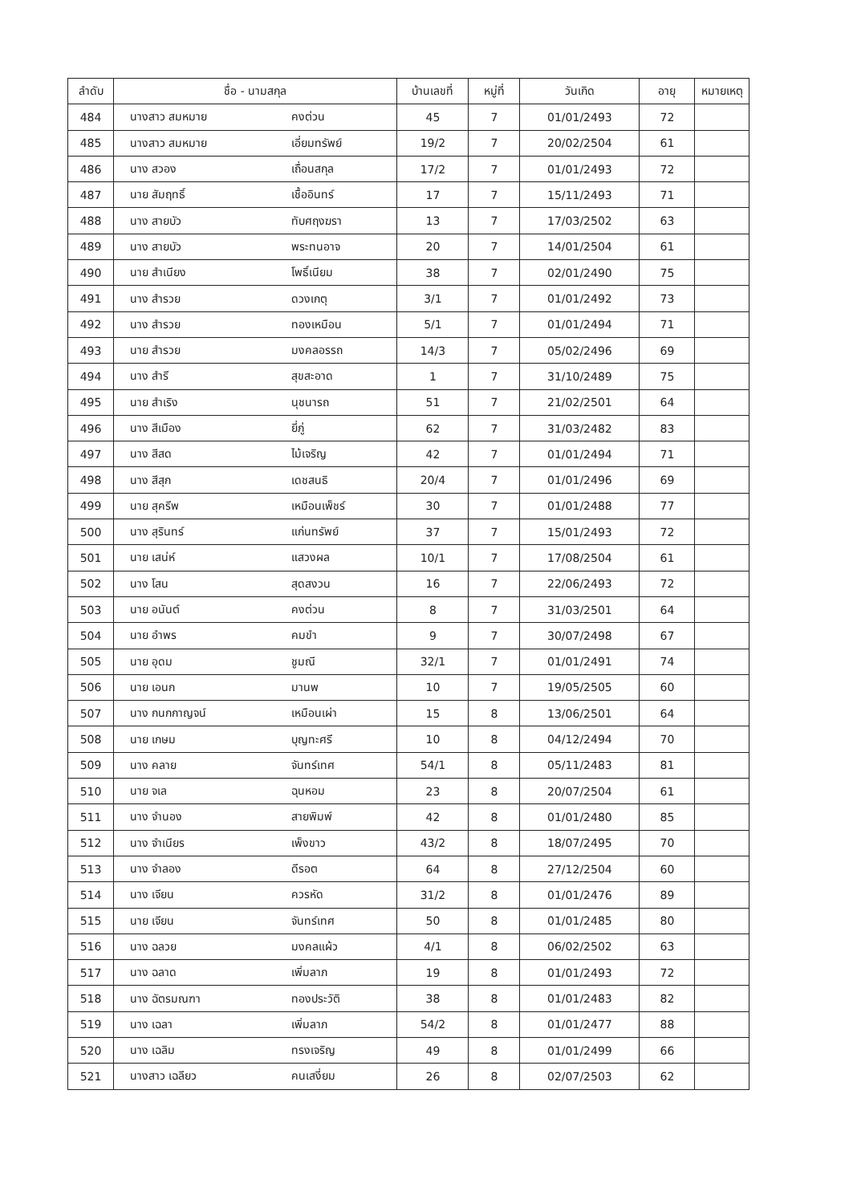| ลำดับ | ชื่อ - นามสกุล | | บ้านเลขที่ | หมู่ที่ | วันเกิด | อายุ | หมายเหตุ |
| --- | --- | --- | --- | --- | --- | --- | --- |
| 484 | นางสาว สมหมาย | คงต่วน | 45 | 7 | 01/01/2493 | 72 | |
| 485 | นางสาว สมหมาย | เอี่ยมทรัพย์ | 19/2 | 7 | 20/02/2504 | 61 | |
| 486 | นาง สวอง | เถื่อนสกุล | 17/2 | 7 | 01/01/2493 | 72 | |
| 487 | นาย สัมฤทธิ์ | เชื้ออินทร์ | 17 | 7 | 15/11/2493 | 71 | |
| 488 | นาง สายบัว | ทับศฤงฆรา | 13 | 7 | 17/03/2502 | 63 | |
| 489 | นาง สายบัว | พระทนอาจ | 20 | 7 | 14/01/2504 | 61 | |
| 490 | นาย สำเนียง | โพธิ์เนียม | 38 | 7 | 02/01/2490 | 75 | |
| 491 | นาง สำรวย | ดวงเกตุ | 3/1 | 7 | 01/01/2492 | 73 | |
| 492 | นาง สำรวย | ทองเหมือน | 5/1 | 7 | 01/01/2494 | 71 | |
| 493 | นาย สำรวย | มงคลอรรถ | 14/3 | 7 | 05/02/2496 | 69 | |
| 494 | นาง สำรี | สุขสะอาด | 1 | 7 | 31/10/2489 | 75 | |
| 495 | นาย สำเริง | นุชนารถ | 51 | 7 | 21/02/2501 | 64 | |
| 496 | นาง สีเมือง | ยี่ภู่ | 62 | 7 | 31/03/2482 | 83 | |
| 497 | นาง สีสด | ไม้เจริญ | 42 | 7 | 01/01/2494 | 71 | |
| 498 | นาง สีสุก | เดชสนธิ | 20/4 | 7 | 01/01/2496 | 69 | |
| 499 | นาย สุครีพ | เหมือนเพ็ชร์ | 30 | 7 | 01/01/2488 | 77 | |
| 500 | นาง สุรินทร์ | แก่นทรัพย์ | 37 | 7 | 15/01/2493 | 72 | |
| 501 | นาย เสน่ห์ | แสวงผล | 10/1 | 7 | 17/08/2504 | 61 | |
| 502 | นาง โสน | สุดสงวน | 16 | 7 | 22/06/2493 | 72 | |
| 503 | นาย อนันต์ | คงต่วน | 8 | 7 | 31/03/2501 | 64 | |
| 504 | นาย อำพร | คมขำ | 9 | 7 | 30/07/2498 | 67 | |
| 505 | นาย อุดม | ชูมณี | 32/1 | 7 | 01/01/2491 | 74 | |
| 506 | นาย เอนก | มานพ | 10 | 7 | 19/05/2505 | 60 | |
| 507 | นาง กนกกาญจน์ | เหมือนเผ่า | 15 | 8 | 13/06/2501 | 64 | |
| 508 | นาย เกษม | บุญทะศรี | 10 | 8 | 04/12/2494 | 70 | |
| 509 | นาง คลาย | จันทร์เทศ | 54/1 | 8 | 05/11/2483 | 81 | |
| 510 | นาย จเล | ฉุนหอม | 23 | 8 | 20/07/2504 | 61 | |
| 511 | นาง จำนอง | สายพิมพ์ | 42 | 8 | 01/01/2480 | 85 | |
| 512 | นาง จำเนียร | เพ็งขาว | 43/2 | 8 | 18/07/2495 | 70 | |
| 513 | นาง จำลอง | ดีรอต | 64 | 8 | 27/12/2504 | 60 | |
| 514 | นาง เจียน | ควรหัด | 31/2 | 8 | 01/01/2476 | 89 | |
| 515 | นาย เจียน | จันทร์เทศ | 50 | 8 | 01/01/2485 | 80 | |
| 516 | นาง ฉลวย | มงคลแผ้ว | 4/1 | 8 | 06/02/2502 | 63 | |
| 517 | นาง ฉลาด | เพิ่มลาภ | 19 | 8 | 01/01/2493 | 72 | |
| 518 | นาง ฉัตรมณฑา | ทองประวัติ | 38 | 8 | 01/01/2483 | 82 | |
| 519 | นาง เฉลา | เพิ่มลาภ | 54/2 | 8 | 01/01/2477 | 88 | |
| 520 | นาง เฉลิม | ทรงเจริญ | 49 | 8 | 01/01/2499 | 66 | |
| 521 | นางสาว เฉลียว | คนเสงี่ยม | 26 | 8 | 02/07/2503 | 62 | |